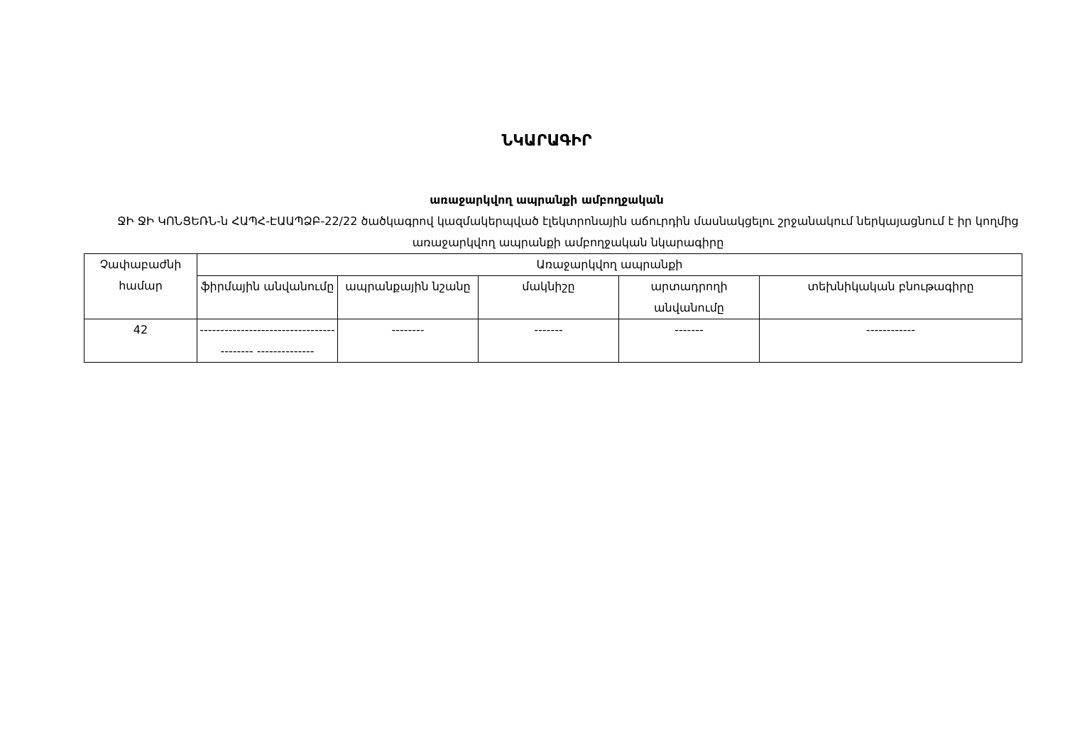ՆԿԱՐԱԳԻՐ
առաջարկվող ապրանքի ամբողջական
ՋԻ ՋԻ ԿՈՆՑԵՌՆ-ն ՀԱՊՀ-ԷԱԱՊՁԲ-22/22 ծածկագրով կազմակերպված էլեկտրոնային աճուրդին մասնակցելու շրջանակում ներկայացնում է իր կողմից առաջարկվող ապրանքի ամբողջական նկարագիրը
| Չափաբաժնի համար | Առաջարկվող ապրանքի | | | | |
| --- | --- | --- | --- | --- | --- |
| | ֆիրմային անվանումը | ապրանքային նշանը | մակնիշը | արտադրողի անվանումը | տեխնիկական բնութագիրը |
| 42 | ----------------------------------------- -------------- | -------- | ------- | ------- | ------------ |